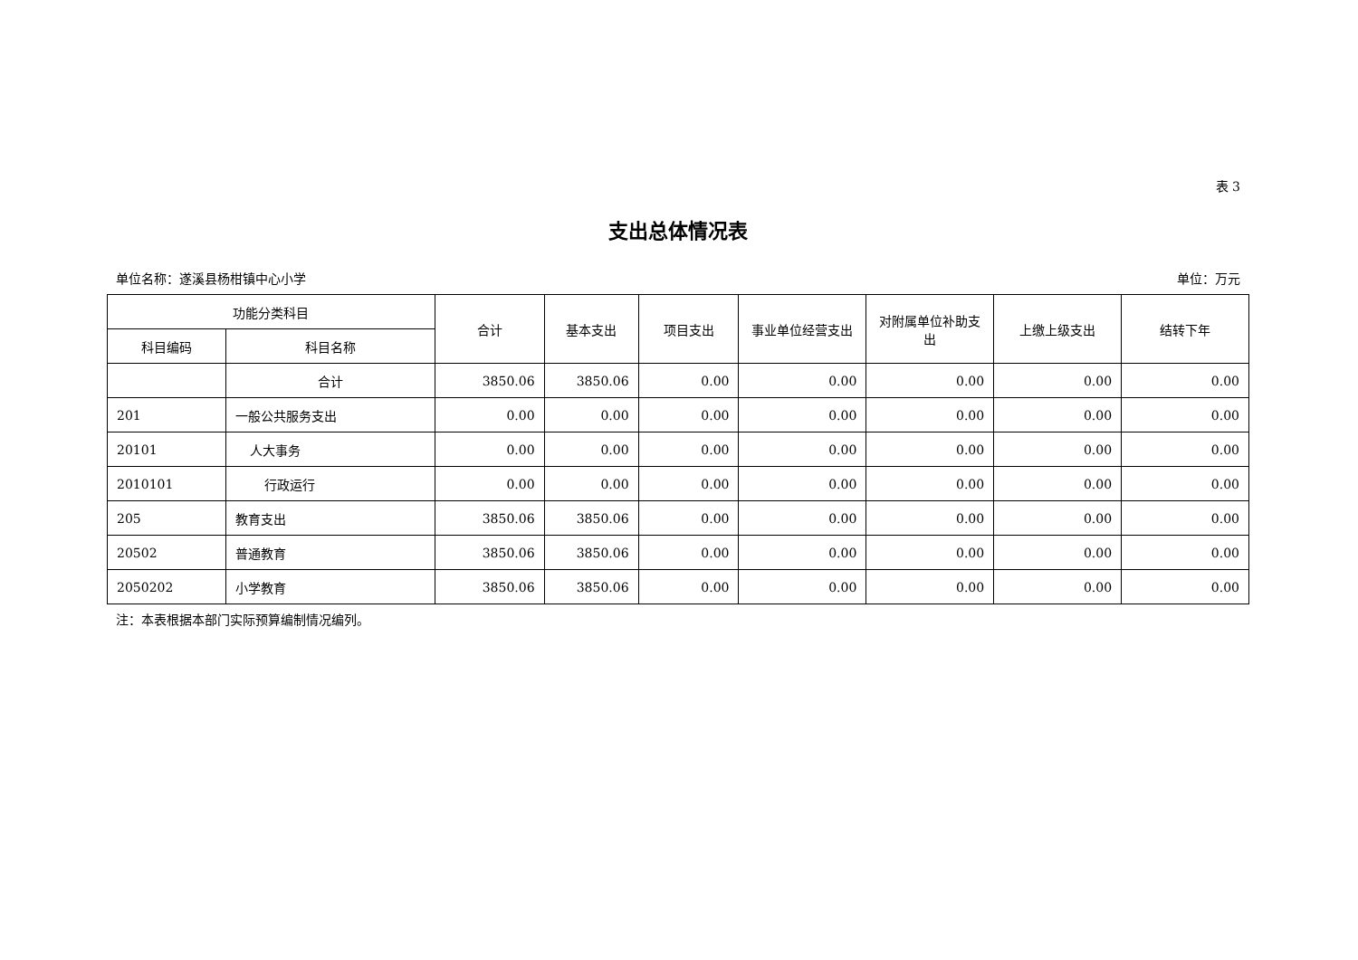表 3
支出总体情况表
单位名称：遂溪县杨柑镇中心小学 单位：万元
| 功能分类科目 | | 合计 | 基本支出 | 项目支出 | 事业单位经营支出 | 对附属单位补助支出 | 上缴上级支出 | 结转下年 |
| --- | --- | --- | --- | --- | --- | --- | --- | --- |
| 科目编码 | 科目名称 | | | | | | | |
| | 合计 | 3850.06 | 3850.06 | 0.00 | 0.00 | 0.00 | 0.00 | 0.00 |
| 201 | 一般公共服务支出 | 0.00 | 0.00 | 0.00 | 0.00 | 0.00 | 0.00 | 0.00 |
| 20101 | 人大事务 | 0.00 | 0.00 | 0.00 | 0.00 | 0.00 | 0.00 | 0.00 |
| 2010101 | 行政运行 | 0.00 | 0.00 | 0.00 | 0.00 | 0.00 | 0.00 | 0.00 |
| 205 | 教育支出 | 3850.06 | 3850.06 | 0.00 | 0.00 | 0.00 | 0.00 | 0.00 |
| 20502 | 普通教育 | 3850.06 | 3850.06 | 0.00 | 0.00 | 0.00 | 0.00 | 0.00 |
| 2050202 | 小学教育 | 3850.06 | 3850.06 | 0.00 | 0.00 | 0.00 | 0.00 | 0.00 |
注：本表根据本部门实际预算编制情况编列。